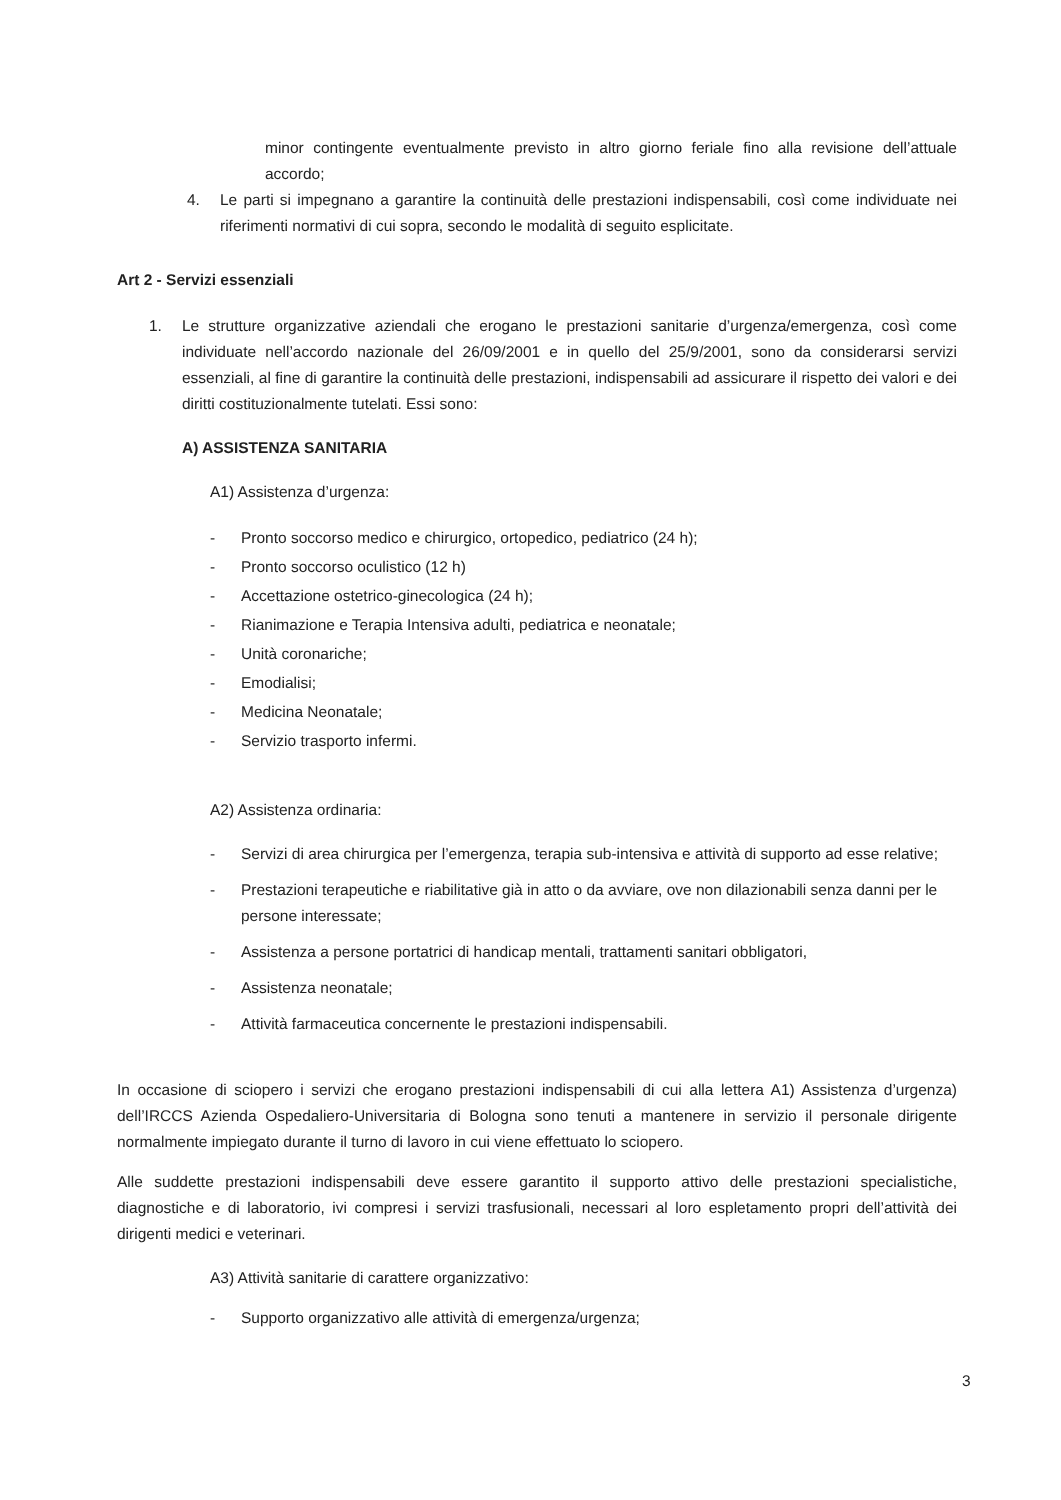minor contingente eventualmente previsto in altro giorno feriale fino alla revisione dell’attuale accordo;
4. Le parti si impegnano a garantire la continuità delle prestazioni indispensabili, così come individuate nei riferimenti normativi di cui sopra, secondo le modalità di seguito esplicitate.
Art 2 - Servizi essenziali
1. Le strutture organizzative aziendali che erogano le prestazioni sanitarie d’urgenza/emergenza, così come individuate nell’accordo nazionale del 26/09/2001 e in quello del 25/9/2001, sono da considerarsi servizi essenziali, al fine di garantire la continuità delle prestazioni, indispensabili ad assicurare il rispetto dei valori e dei diritti costituzionalmente tutelati. Essi sono:
A) ASSISTENZA SANITARIA
A1) Assistenza d’urgenza:
- Pronto soccorso medico e chirurgico, ortopedico, pediatrico (24 h);
- Pronto soccorso oculistico (12 h)
- Accettazione ostetrico-ginecologica (24 h);
- Rianimazione e Terapia Intensiva adulti, pediatrica e neonatale;
- Unità coronariche;
- Emodialisi;
- Medicina Neonatale;
- Servizio trasporto infermi.
A2) Assistenza ordinaria:
- Servizi di area chirurgica per l’emergenza, terapia sub-intensiva e attività di supporto ad esse relative;
- Prestazioni terapeutiche e riabilitative già in atto o da avviare, ove non dilazionabili senza danni per le persone interessate;
- Assistenza a persone portatrici di handicap mentali, trattamenti sanitari obbligatori,
- Assistenza neonatale;
- Attività farmaceutica concernente le prestazioni indispensabili.
In occasione di sciopero i servizi che erogano prestazioni indispensabili di cui alla lettera A1) Assistenza d’urgenza) dell’IRCCS Azienda Ospedaliero-Universitaria di Bologna sono tenuti a mantenere in servizio il personale dirigente normalmente impiegato durante il turno di lavoro in cui viene effettuato lo sciopero.
Alle suddette prestazioni indispensabili deve essere garantito il supporto attivo delle prestazioni specialistiche, diagnostiche e di laboratorio, ivi compresi i servizi trasfusionali, necessari al loro espletamento propri dell’attività dei dirigenti medici e veterinari.
A3) Attività sanitarie di carattere organizzativo:
- Supporto organizzativo alle attività di emergenza/urgenza;
3